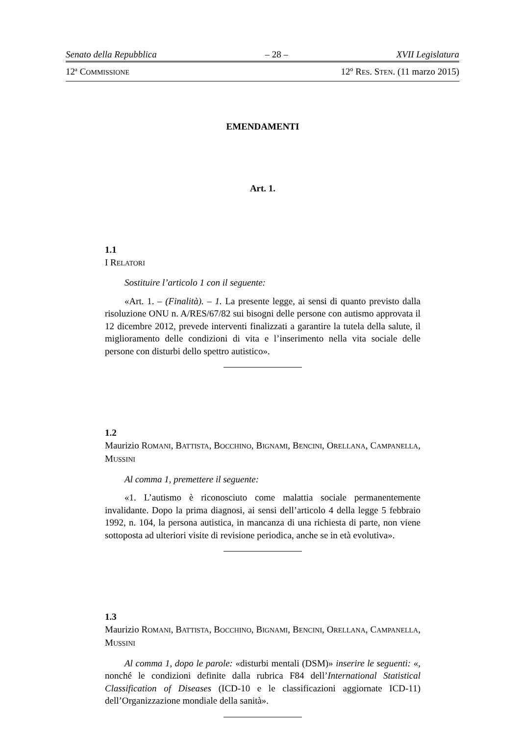Senato della Repubblica – 28 – XVII Legislatura
12<sup>a</sup> COMMISSIONE 12º RES. STEN. (11 marzo 2015)
EMENDAMENTI
Art. 1.
1.1
I RELATORI
Sostituire l’articolo 1 con il seguente:
«Art. 1. – (Finalità). – 1. La presente legge, ai sensi di quanto previsto dalla risoluzione ONU n. A/RES/67/82 sui bisogni delle persone con autismo approvata il 12 dicembre 2012, prevede interventi finalizzati a garantire la tutela della salute, il miglioramento delle condizioni di vita e l’inserimento nella vita sociale delle persone con disturbi dello spettro autistico».
1.2
Maurizio ROMANI, BATTISTA, BOCCHINO, BIGNAMI, BENCINI, ORELLANA, CAMPANELLA, MUSSINI
Al comma 1, premettere il seguente:
«1. L’autismo è riconosciuto come malattia sociale permanentemente invalidante. Dopo la prima diagnosi, ai sensi dell’articolo 4 della legge 5 febbraio 1992, n. 104, la persona autistica, in mancanza di una richiesta di parte, non viene sottoposta ad ulteriori visite di revisione periodica, anche se in età evolutiva».
1.3
Maurizio ROMANI, BATTISTA, BOCCHINO, BIGNAMI, BENCINI, ORELLANA, CAMPANELLA, MUSSINI
Al comma 1, dopo le parole: «disturbi mentali (DSM)» inserire le seguenti: «, nonché le condizioni definite dalla rubrica F84 dell’International Statistical Classification of Diseases (ICD-10 e le classificazioni aggiornate ICD-11) dell’Organizzazione mondiale della sanità».